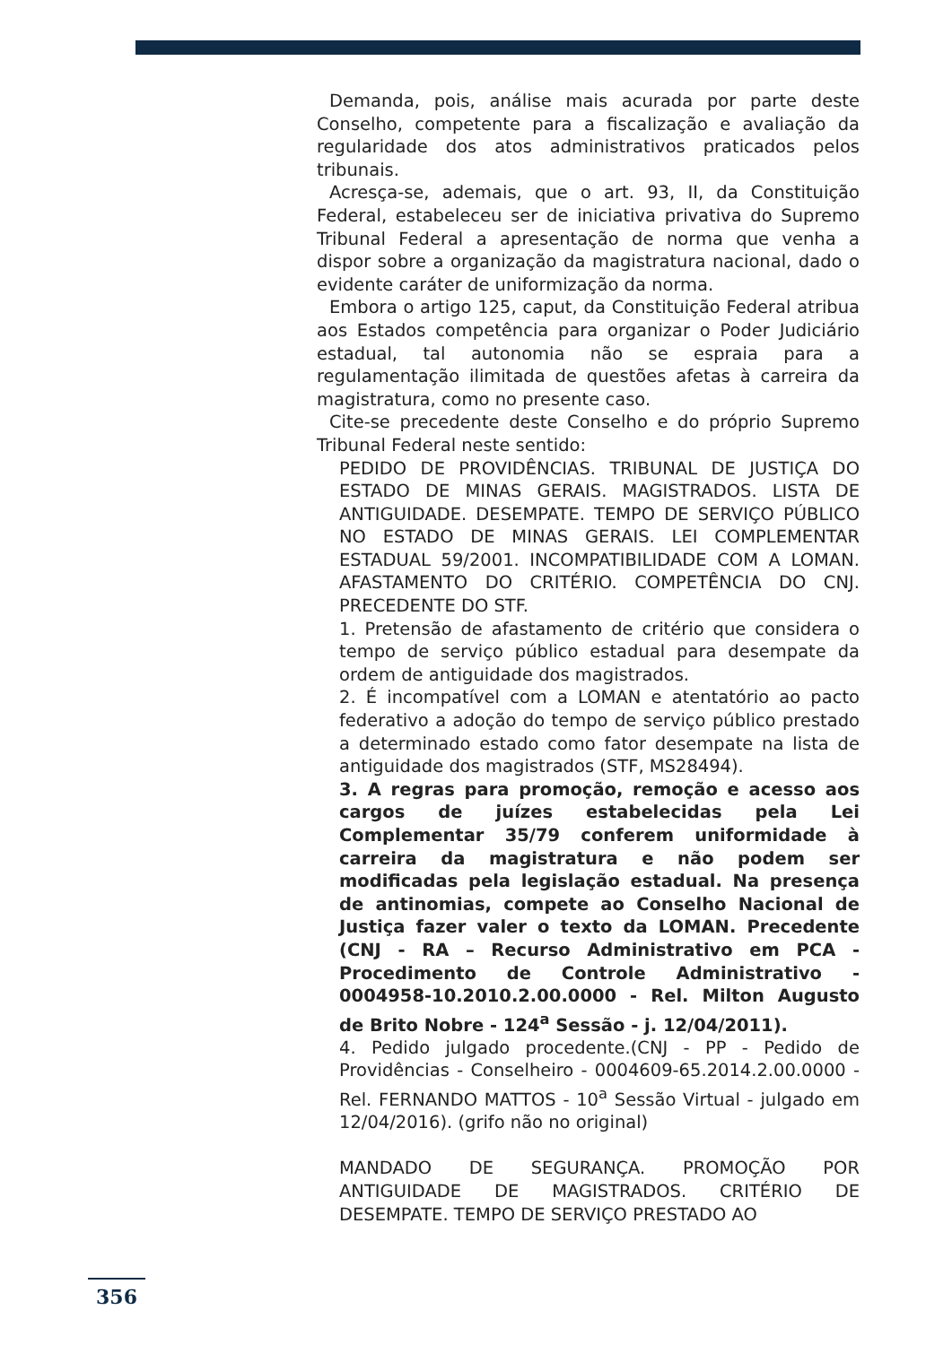Demanda, pois, análise mais acurada por parte deste Conselho, competente para a fiscalização e avaliação da regularidade dos atos administrativos praticados pelos tribunais.
Acresça-se, ademais, que o art. 93, II, da Constituição Federal, estabeleceu ser de iniciativa privativa do Supremo Tribunal Federal a apresentação de norma que venha a dispor sobre a organização da magistratura nacional, dado o evidente caráter de uniformização da norma.
Embora o artigo 125, caput, da Constituição Federal atribua aos Estados competência para organizar o Poder Judiciário estadual, tal autonomia não se espraia para a regulamentação ilimitada de questões afetas à carreira da magistratura, como no presente caso.
Cite-se precedente deste Conselho e do próprio Supremo Tribunal Federal neste sentido:
PEDIDO DE PROVIDÊNCIAS. TRIBUNAL DE JUSTIÇA DO ESTADO DE MINAS GERAIS. MAGISTRADOS. LISTA DE ANTIGUIDADE. DESEMPATE. TEMPO DE SERVIÇO PÚBLICO NO ESTADO DE MINAS GERAIS. LEI COMPLEMENTAR ESTADUAL 59/2001. INCOMPATIBILIDADE COM A LOMAN. AFASTAMENTO DO CRITÉRIO. COMPETÊNCIA DO CNJ. PRECEDENTE DO STF.
1. Pretensão de afastamento de critério que considera o tempo de serviço público estadual para desempate da ordem de antiguidade dos magistrados.
2. É incompatível com a LOMAN e atentatório ao pacto federativo a adoção do tempo de serviço público prestado a determinado estado como fator desempate na lista de antiguidade dos magistrados (STF, MS28494).
3. A regras para promoção, remoção e acesso aos cargos de juízes estabelecidas pela Lei Complementar 35/79 conferem uniformidade à carreira da magistratura e não podem ser modificadas pela legislação estadual. Na presença de antinomias, compete ao Conselho Nacional de Justiça fazer valer o texto da LOMAN. Precedente (CNJ - RA – Recurso Administrativo em PCA - Procedimento de Controle Administrativo - 0004958-10.2010.2.00.0000 - Rel. Milton Augusto de Brito Nobre - 124<sup>a</sup> Sessão - j. 12/04/2011).
4. Pedido julgado procedente.(CNJ - PP - Pedido de Providências - Conselheiro - 0004609-65.2014.2.00.0000 - Rel. FERNANDO MATTOS - 10<sup>a</sup> Sessão Virtual - julgado em 12/04/2016). (grifo não no original)
MANDADO DE SEGURANÇA. PROMOÇÃO POR ANTIGUIDADE DE MAGISTRADOS. CRITÉRIO DE DESEMPATE. TEMPO DE SERVIÇO PRESTADO AO
356